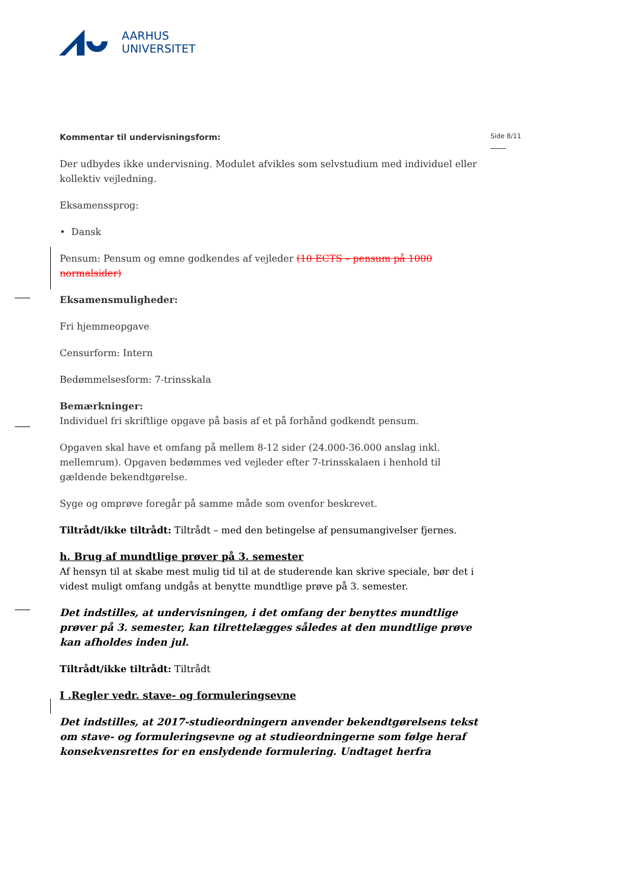AARHUS
UNIVERSITET
Side 8/11
Kommentar til undervisningsform:
Der udbydes ikke undervisning. Modulet afvikles som selvstudium med individuel eller kollektiv vejledning.
Eksamenssprog:
• Dansk
Pensum: Pensum og emne godkendes af vejleder (10 ECTS – pensum på 1000 normalsider)
Eksamensmuligheder:
Fri hjemmeopgave
Censurform: Intern
Bedømmelsesform: 7-trinsskala
Bemærkninger:
Individuel fri skriftlige opgave på basis af et på forhånd godkendt pensum.
Opgaven skal have et omfang på mellem 8-12 sider (24.000-36.000 anslag inkl. mellemrum). Opgaven bedømmes ved vejleder efter 7-trinsskalaen i henhold til gældende bekendtgørelse.
Syge og omprøve foregår på samme måde som ovenfor beskrevet.
Tiltrådt/ikke tiltrådt: Tiltrådt – med den betingelse af pensumangivelser fjernes.
h. Brug af mundtlige prøver på 3. semester
Af hensyn til at skabe mest mulig tid til at de studerende kan skrive speciale, bør det i videst muligt omfang undgås at benytte mundtlige prøve på 3. semester.
Det indstilles, at undervisningen, i det omfang der benyttes mundtlige prøver på 3. semester, kan tilrettelægges således at den mundtlige prøve kan afholdes inden jul.
Tiltrådt/ikke tiltrådt: Tiltrådt
I .Regler vedr. stave- og formuleringsevne
Det indstilles, at 2017-studieordningern anvender bekendtgørelsens tekst om stave- og formuleringsevne og at studieordningerne som følge heraf konsekvensrettes for en enslydende formulering. Undtaget herfra